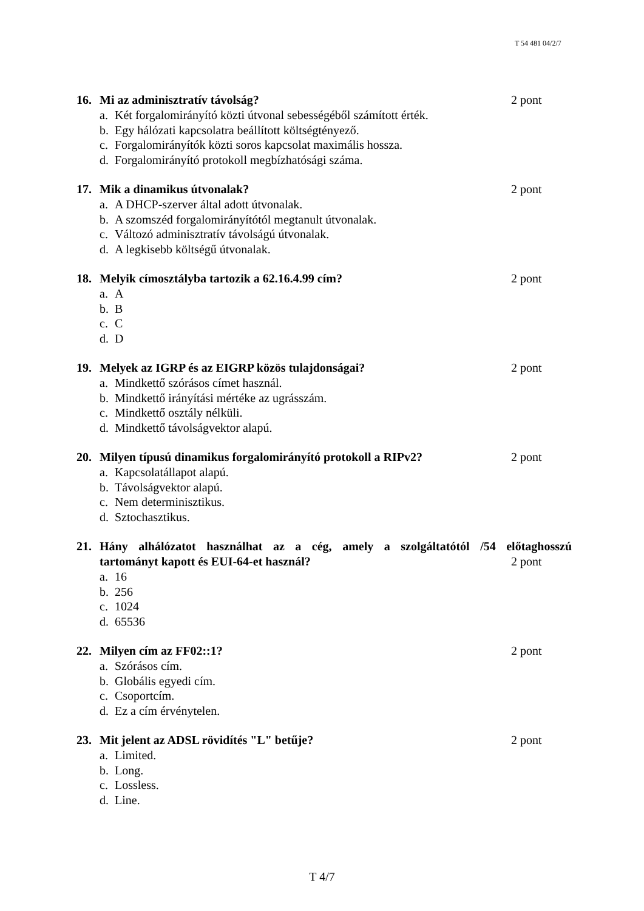T 54 481 04/2/7
16. Mi az adminisztratív távolság? 2 pont
a. Két forgalomirányító közti útvonal sebességéből számított érték.
b. Egy hálózati kapcsolatra beállított költségtényező.
c. Forgalomirányítók közti soros kapcsolat maximális hossza.
d. Forgalomirányító protokoll megbízhatósági száma.
17. Mik a dinamikus útvonalak? 2 pont
a. A DHCP-szerver által adott útvonalak.
b. A szomszéd forgalomirányítótól megtanult útvonalak.
c. Változó adminisztratív távolságú útvonalak.
d. A legkisebb költségű útvonalak.
18. Melyik címosztályba tartozik a 62.16.4.99 cím?
2 pont
a. A
b. B
c. C
d. D
19. Melyek az IGRP és az EIGRP közös tulajdonságai?
2 pont
a. Mindkettő szórásos címet használ.
b. Mindkettő irányítási mértéke az ugrásszám.
c. Mindkettő osztály nélküli.
d. Mindkettő távolságvektor alapú.
20. Milyen típusú dinamikus forgalomirányító protokoll a RIPv2?
2 pont
a. Kapcsolatállapot alapú.
b. Távolságvektor alapú.
c. Nem determinisztikus.
d. Sztochasztikus.
21. Hány alhálózatot használhat az a cég, amely a szolgáltatótól /54 előtaghosszú
tartományt kapott és EUI-64-et használ?
2 pont
a. 16
b. 256
c. 1024
d. 65536
22. Milyen cím az FF02::1? 2 pont
a. Szórásos cím.
b. Globális egyedi cím.
c. Csoportcím.
d. Ez a cím érvénytelen.
23. Mit jelent az ADSL rövidítés "L" betűje?
2 pont
a. Limited.
b. Long.
c. Lossless.
d. Line.
T 4/7